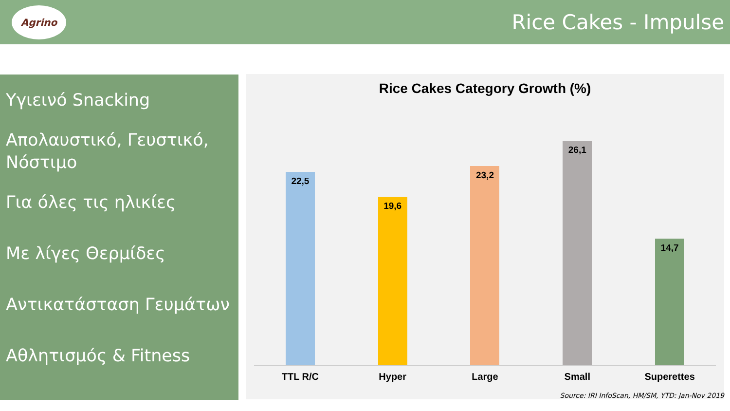Agrino
Rice Cakes - Impulse
Υγιεινό Snacking
Απολαυστικό, Γευστικό, Νόστιμο
Για όλες τις ηλικίες
Με λίγες Θερμίδες
Αντικατάσταση Γευμάτων
Αθλητισμός & Fitness
Rice Cakes Category Growth (%)
22,5
19,6
23,2
26,1
14,7
TTL R/C Hyper Large Small Superettes
Source: IRI InfoScan, HM/SM, YTD: Jan-Nov 2019